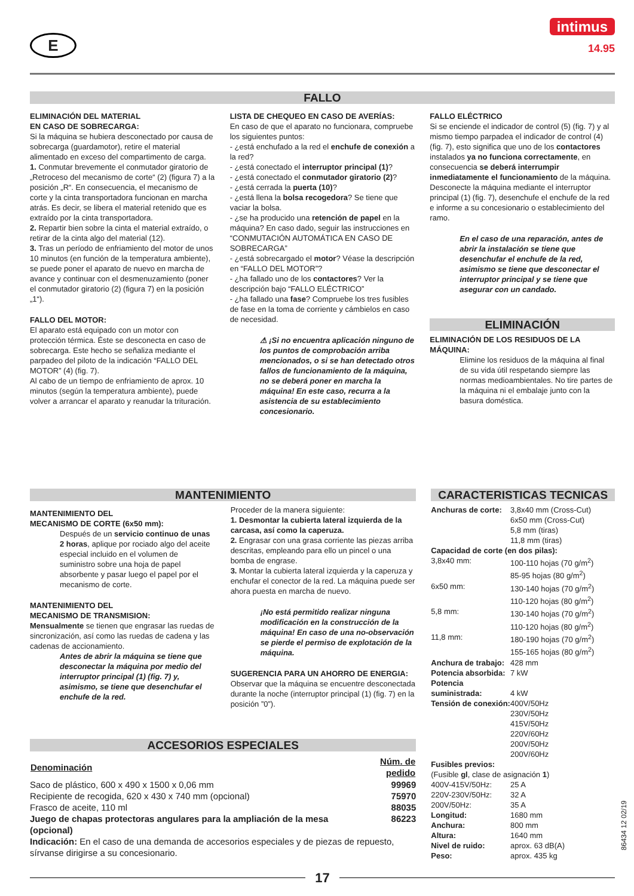E
intimus
14.95
FALLO
ELIMINACIÓN DEL MATERIAL
EN CASO DE SOBRECARGA:
Si la máquina se hubiera desconectado por causa de sobrecarga (guardamotor), retire el material alimentado en exceso del compartimento de carga.
1. Conmutar brevemente el conmutador giratorio de „Retroceso del mecanismo de corte“ (2) (figura 7) a la posición „R“. En consecuencia, el mecanismo de corte y la cinta transportadora funcionan en marcha atrás. Es decir, se libera el material retenido que es extraído por la cinta transportadora.
2. Repartir bien sobre la cinta el material extraído, o retirar de la cinta algo del material (12).
3. Tras un período de enfriamiento del motor de unos 10 minutos (en función de la temperatura ambiente), se puede poner el aparato de nuevo en marcha de avance y continuar con el desmenuzamiento (poner el conmutador giratorio (2) (figura 7) en la posición „1“).
FALLO DEL MOTOR:
El aparato está equipado con un motor con protección térmica. Éste se desconecta en caso de sobrecarga. Este hecho se señaliza mediante el parpadeo del piloto de la indicación “FALLO DEL MOTOR” (4) (fig. 7).
Al cabo de un tiempo de enfriamiento de aprox. 10 minutos (según la temperatura ambiente), puede volver a arrancar el aparato y reanudar la trituración.
LISTA DE CHEQUEO EN CASO DE AVERÍAS:
En caso de que el aparato no funcionara, compruebe los siguientes puntos:
- ¿está enchufado a la red el enchufe de conexión a la red?
- ¿está conectado el interruptor principal (1)?
- ¿está conectado el conmutador giratorio (2)?
- ¿está cerrada la puerta (10)?
- ¿está llena la bolsa recogedora? Se tiene que vaciar la bolsa.
- ¿se ha producido una retención de papel en la máquina? En caso dado, seguir las instrucciones en “CONMUTACIÓN AUTOMÁTICA EN CASO DE SOBRECARGA”
- ¿está sobrecargado el motor? Véase la descripción en “FALLO DEL MOTOR”?
- ¿ha fallado uno de los contactores? Ver la descripción bajo “FALLO ELÉCTRICO”
- ¿ha fallado una fase? Compruebe los tres fusibles de fase en la toma de corriente y cámbielos en caso de necesidad.
⚠ ¡Si no encuentra aplicación ninguno de los puntos de comprobación arriba mencionados, o si se han detectado otros fallos de funcionamiento de la máquina, no se deberá poner en marcha la máquina! En este caso, recurra a la asistencia de su establecimiento concesionario.
FALLO ELÉCTRICO
Si se enciende el indicador de control (5) (fig. 7) y al mismo tiempo parpadea el indicador de control (4) (fig. 7), esto significa que uno de los contactores instalados ya no funciona correctamente, en consecuencia se deberá interrumpir inmediatamente el funcionamiento de la máquina.
Desconecte la máquina mediante el interruptor principal (1) (fig. 7), desenchufe el enchufe de la red e informe a su concesionario o establecimiento del ramo.
En el caso de una reparación, antes de abrir la instalación se tiene que desenchufar el enchufe de la red, asimismo se tiene que desconectar el interruptor principal y se tiene que asegurar con un candado.
ELIMINACIÓN
ELIMINACIÓN DE LOS RESIDUOS DE LA MÁQUINA:
Elimine los residuos de la máquina al final de su vida útil respetando siempre las normas medioambientales. No tire partes de la máquina ni el embalaje junto con la basura doméstica.
MANTENIMIENTO
MANTENIMIENTO DEL
MECANISMO DE CORTE (6x50 mm):
Después de un servicio continuo de unas 2 horas, aplique por rociado algo del aceite especial incluido en el volumen de suministro sobre una hoja de papel absorbente y pasar luego el papel por el mecanismo de corte.
MANTENIMIENTO DEL
MECANISMO DE TRANSMISION:
Mensualmente se tienen que engrasar las ruedas de sincronización, así como las ruedas de cadena y las cadenas de accionamiento.
Antes de abrir la máquina se tiene que desconectar la máquina por medio del interruptor principal (1) (fig. 7) y, asimismo, se tiene que desenchufar el enchufe de la red.
Proceder de la manera siguiente:
1. Desmontar la cubierta lateral izquierda de la carcasa, así como la caperuza.
2. Engrasar con una grasa corriente las piezas arriba descritas, empleando para ello un pincel o una bomba de engrase.
3. Montar la cubierta lateral izquierda y la caperuza y enchufar el conector de la red. La máquina puede ser ahora puesta en marcha de nuevo.
¡No está permitido realizar ninguna modificación en la construcción de la máquina! En caso de una no-observación se pierde el permiso de explotación de la máquina.
SUGERENCIA PARA UN AHORRO DE ENERGIA:
Observar que la máquina se encuentre desconectada durante la noche (interruptor principal (1) (fig. 7) en la posición ”0”).
ACCESORIOS ESPECIALES
| Denominación | Núm. de pedido |
| --- | --- |
| Saco de plástico, 600 x 490 x 1500 x 0,06 mm | 99969 |
| Recipiente de recogida, 620 x 430 x 740 mm (opcional) | 75970 |
| Frasco de aceite, 110 ml | 88035 |
| Juego de chapas protectoras angulares para la ampliación de la mesa (opcional) | 86223 |
Indicación: En el caso de una demanda de accesorios especiales y de piezas de repuesto, sírvanse dirigirse a su concesionario.
CARACTERISTICAS TECNICAS
| Anchuras de corte: | 3,8x40 mm (Cross-Cut) 6x50 mm (Cross-Cut) 5,8 mm (tiras) 11,8 mm (tiras) |
| Capacidad de corte (en dos pilas): | |
| 3,8x40 mm: | 100-110 hojas (70 g/m<sup>2</sup>) 85-95 hojas (80 g/m<sup>2</sup>) |
| 6x50 mm: | 130-140 hojas (70 g/m<sup>2</sup>) 110-120 hojas (80 g/m<sup>2</sup>) |
| 5,8 mm: | 130-140 hojas (70 g/m<sup>2</sup>) 110-120 hojas (80 g/m<sup>2</sup>) |
| 11,8 mm: | 180-190 hojas (70 g/m<sup>2</sup>) 155-165 hojas (80 g/m<sup>2</sup>) |
| Anchura de trabajo: | 428 mm |
| Potencia absorbida: | 7 kW |
| Potencia suministrada: | 4 kW |
| Tensión de conexión: | 400V/50Hz 230V/50Hz 415V/50Hz 220V/60Hz 200V/50Hz 200V/60Hz |
| Fusibles previos: (Fusible gl , clase de asignación 1 ) | |
| 400V-415V/50Hz: | 25 A |
| 220V-230V/50Hz: | 32 A |
| 200V/50Hz: | 35 A |
| Longitud: | 1680 mm |
| Anchura: | 800 mm |
| Altura: | 1640 mm |
| Nivel de ruido: | aprox. 63 dB(A) |
| Peso: | aprox. 435 kg |
17
86434 12 02/19